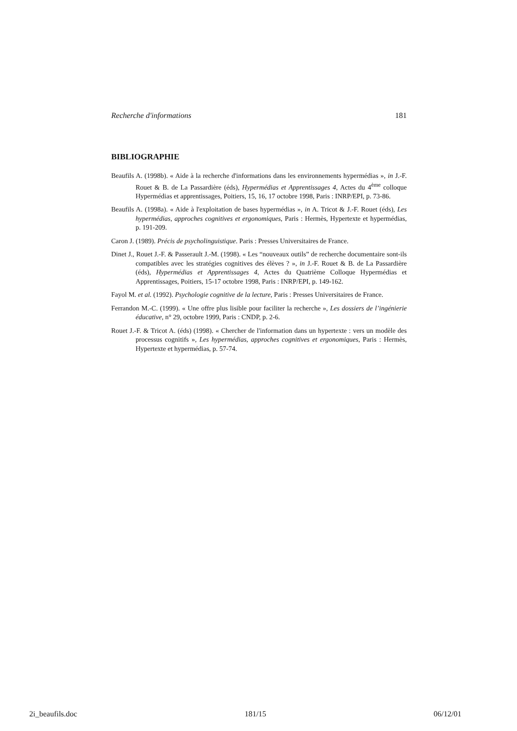Recherche d'informations 181
BIBLIOGRAPHIE
Beaufils A. (1998b). « Aide à la recherche d'informations dans les environnements hypermédias », in J.-F. Rouet & B. de La Passardière (éds), Hypermédias et Apprentissages 4, Actes du 4<sup>ème</sup> colloque Hypermédias et apprentissages, Poitiers, 15, 16, 17 octobre 1998, Paris : INRP/EPI, p. 73-86.
Beaufils A. (1998a). « Aide à l'exploitation de bases hypermédias », in A. Tricot & J.-F. Rouet (éds), Les hypermédias, approches cognitives et ergonomiques, Paris : Hermès, Hypertexte et hypermédias, p. 191-209.
Caron J. (1989). Précis de psycholinguistique. Paris : Presses Universitaires de France.
Dinet J., Rouet J.-F. & Passerault J.-M. (1998). « Les “nouveaux outils” de recherche documentaire sont-ils compatibles avec les stratégies cognitives des élèves ? », in J.-F. Rouet & B. de La Passardière (éds), Hypermédias et Apprentissages 4, Actes du Quatrième Colloque Hypermédias et Apprentissages, Poitiers, 15-17 octobre 1998, Paris : INRP/EPI, p. 149-162.
Fayol M. et al. (1992). Psychologie cognitive de la lecture, Paris : Presses Universitaires de France.
Ferrandon M.-C. (1999). « Une offre plus lisible pour faciliter la recherche », Les dossiers de l’ingénierie éducative, n° 29, octobre 1999, Paris : CNDP, p. 2-6.
Rouet J.-F. & Tricot A. (éds) (1998). « Chercher de l'information dans un hypertexte : vers un modèle des processus cognitifs », Les hypermédias, approches cognitives et ergonomiques, Paris : Hermès, Hypertexte et hypermédias, p. 57-74.
2i_beaufils.doc 181/15 06/12/01